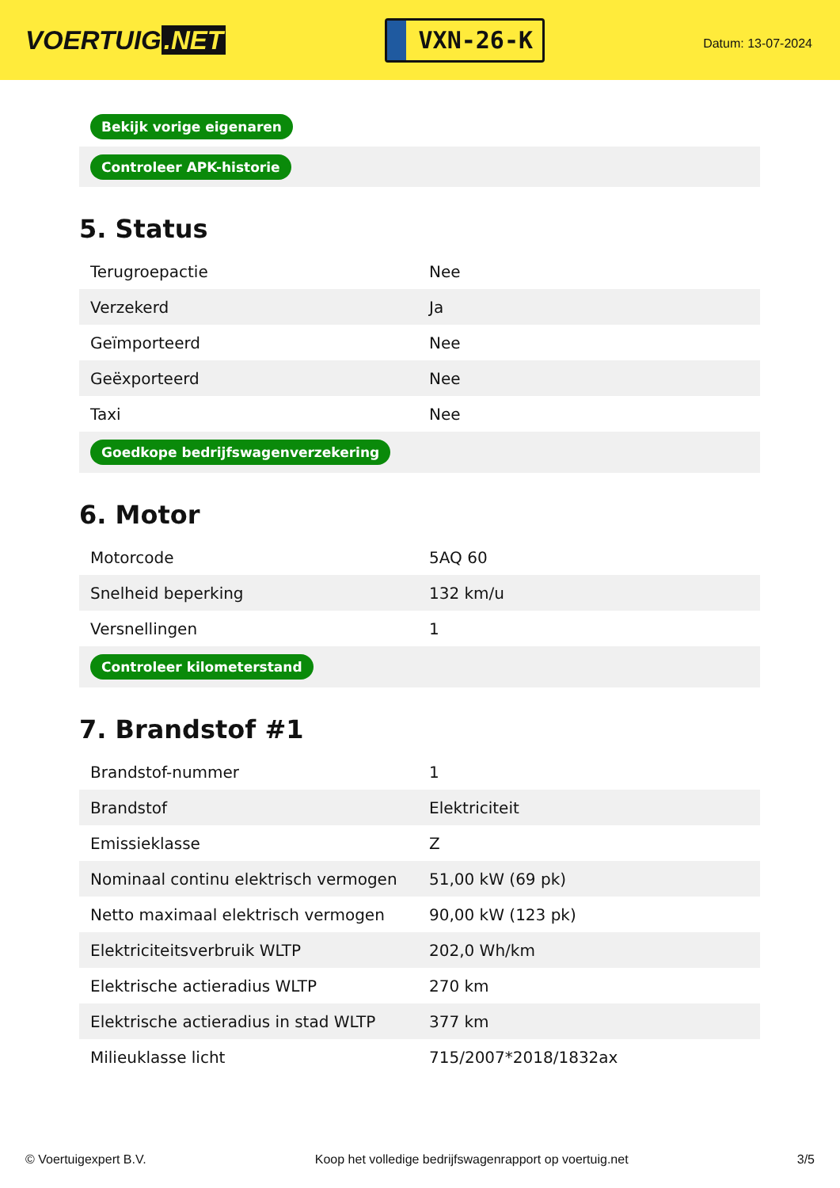VOERTUIG.NET
VXN-26-K
Datum: 13-07-2024
| Bekijk vorige eigenaren |
| Controleer APK-historie |
5. Status
| Terugroepactie | Nee |
| Verzekerd | Ja |
| Geïmporteerd | Nee |
| Geëxporteerd | Nee |
| Taxi | Nee |
| Goedkope bedrijfswagenverzekering | |
6. Motor
| Motorcode | 5AQ 60 |
| Snelheid beperking | 132 km/u |
| Versnellingen | 1 |
| Controleer kilometerstand | |
7. Brandstof #1
| Brandstof-nummer | 1 |
| Brandstof | Elektriciteit |
| Emissieklasse | Z |
| Nominaal continu elektrisch vermogen | 51,00 kW (69 pk) |
| Netto maximaal elektrisch vermogen | 90,00 kW (123 pk) |
| Elektriciteitsverbruik WLTP | 202,0 Wh/km |
| Elektrische actieradius WLTP | 270 km |
| Elektrische actieradius in stad WLTP | 377 km |
| Milieuklasse licht | 715/2007*2018/1832ax |
© Voertuigexpert B.V. Koop het volledige bedrijfswagenrapport op voertuig.net 3/5